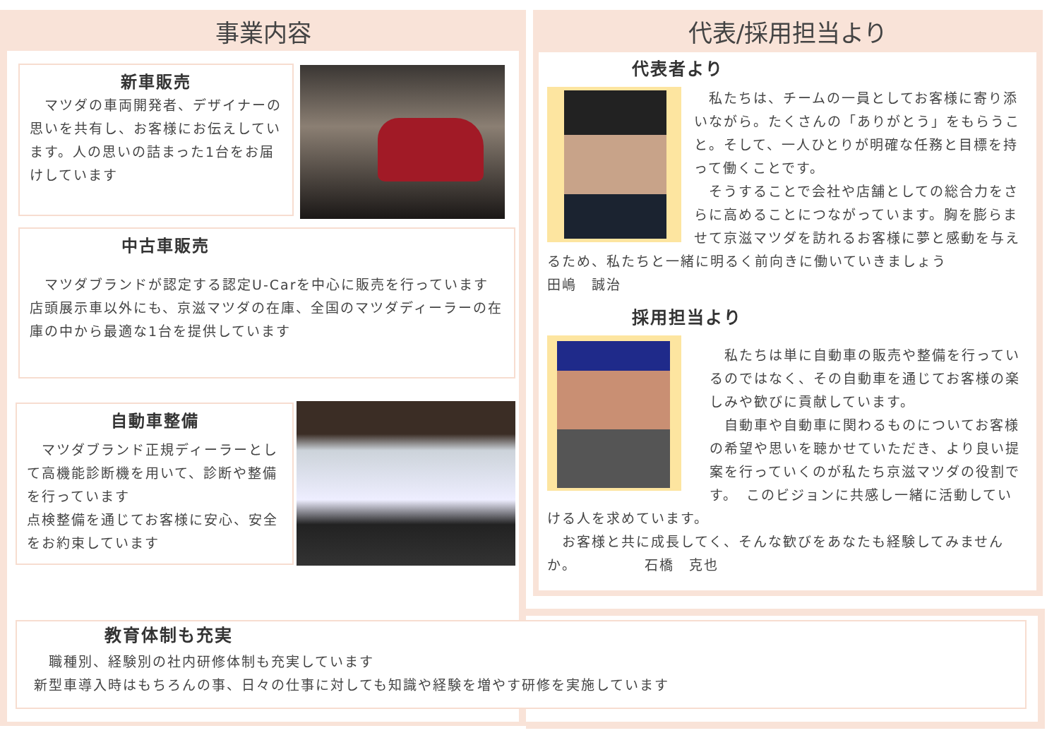事業内容
新車販売
　マツダの車両開発者、デザイナーの思いを共有し、お客様にお伝えしています。人の思いの詰まった1台をお届けしています
中古車販売
　マツダブランドが認定する認定U-Carを中心に販売を行っています
店頭展示車以外にも、京滋マツダの在庫、全国のマツダディーラーの在庫の中から最適な1台を提供しています
自動車整備
　マツダブランド正規ディーラーとして高機能診断機を用いて、診断や整備を行っています
点検整備を通じてお客様に安心、安全をお約束しています
代表/採用担当より
代表者より
　私たちは、チームの一員としてお客様に寄り添いながら。たくさんの「ありがとう」をもらうこと。そして、一人ひとりが明確な任務と目標を持って働くことです。
　そうすることで会社や店舗としての総合力をさらに高めることにつながっています。胸を膨らませて京滋マツダを訪れるお客様に夢と感動を与えるため、私たちと一緒に明るく前向きに働いていきましょう　　　　　田嶋　誠治
採用担当より
　私たちは単に自動車の販売や整備を行っているのではなく、その自動車を通じてお客様の楽しみや歓びに貢献しています。
　自動車や自動車に関わるものについてお客様の希望や思いを聴かせていただき、より良い提案を行っていくのが私たち京滋マツダの役割です。　このビジョンに共感し一緒に活動していける人を求めています。
　お客様と共に成長してく、そんな歓びをあなたも経験してみませんか。　　　　　石橋　克也
教育体制も充実
　職種別、経験別の社内研修体制も充実しています
新型車導入時はもちろんの事、日々の仕事に対しても知識や経験を増やす研修を実施しています